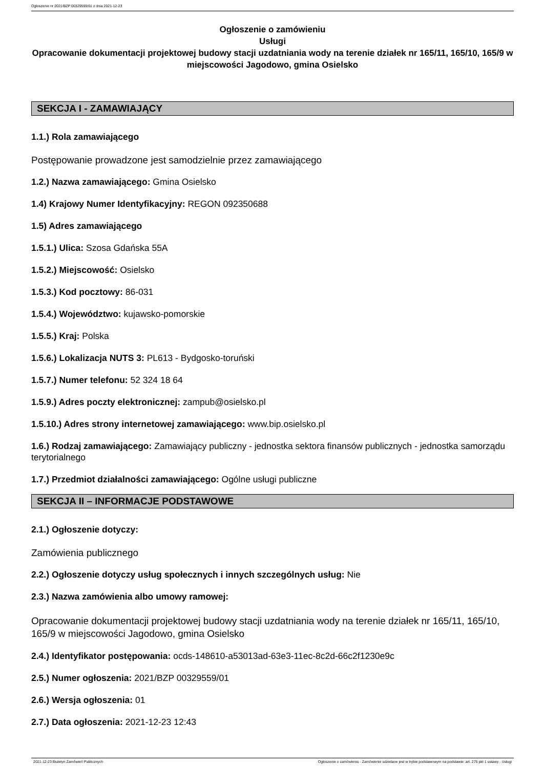Ogłoszenie nr 2021/BZP 00329559/01 z dnia 2021-12-23
Ogłoszenie o zamówieniu
Usługi
Opracowanie dokumentacji projektowej budowy stacji uzdatniania wody na terenie działek nr 165/11, 165/10, 165/9 w miejscowości Jagodowo, gmina Osielsko
SEKCJA I - ZAMAWIAJĄCY
1.1.) Rola zamawiającego
Postępowanie prowadzone jest samodzielnie przez zamawiającego
1.2.) Nazwa zamawiającego: Gmina Osielsko
1.4) Krajowy Numer Identyfikacyjny: REGON 092350688
1.5) Adres zamawiającego
1.5.1.) Ulica: Szosa Gdańska 55A
1.5.2.) Miejscowość: Osielsko
1.5.3.) Kod pocztowy: 86-031
1.5.4.) Województwo: kujawsko-pomorskie
1.5.5.) Kraj: Polska
1.5.6.) Lokalizacja NUTS 3: PL613 - Bydgosko-toruński
1.5.7.) Numer telefonu: 52 324 18 64
1.5.9.) Adres poczty elektronicznej: zampub@osielsko.pl
1.5.10.) Adres strony internetowej zamawiającego: www.bip.osielsko.pl
1.6.) Rodzaj zamawiającego: Zamawiający publiczny - jednostka sektora finansów publicznych - jednostka samorządu terytorialnego
1.7.) Przedmiot działalności zamawiającego: Ogólne usługi publiczne
SEKCJA II – INFORMACJE PODSTAWOWE
2.1.) Ogłoszenie dotyczy:
Zamówienia publicznego
2.2.) Ogłoszenie dotyczy usług społecznych i innych szczególnych usług: Nie
2.3.) Nazwa zamówienia albo umowy ramowej:
Opracowanie dokumentacji projektowej budowy stacji uzdatniania wody na terenie działek nr 165/11, 165/10, 165/9 w miejscowości Jagodowo, gmina Osielsko
2.4.) Identyfikator postępowania: ocds-148610-a53013ad-63e3-11ec-8c2d-66c2f1230e9c
2.5.) Numer ogłoszenia: 2021/BZP 00329559/01
2.6.) Wersja ogłoszenia: 01
2.7.) Data ogłoszenia: 2021-12-23 12:43
2021-12-23 Biuletyn Zamówień Publicznych Ogłoszenie o zamówieniu - Zamówienie udzielane jest w trybie podstawowym na podstawie: art. 275 pkt 1 ustawy - Usługi